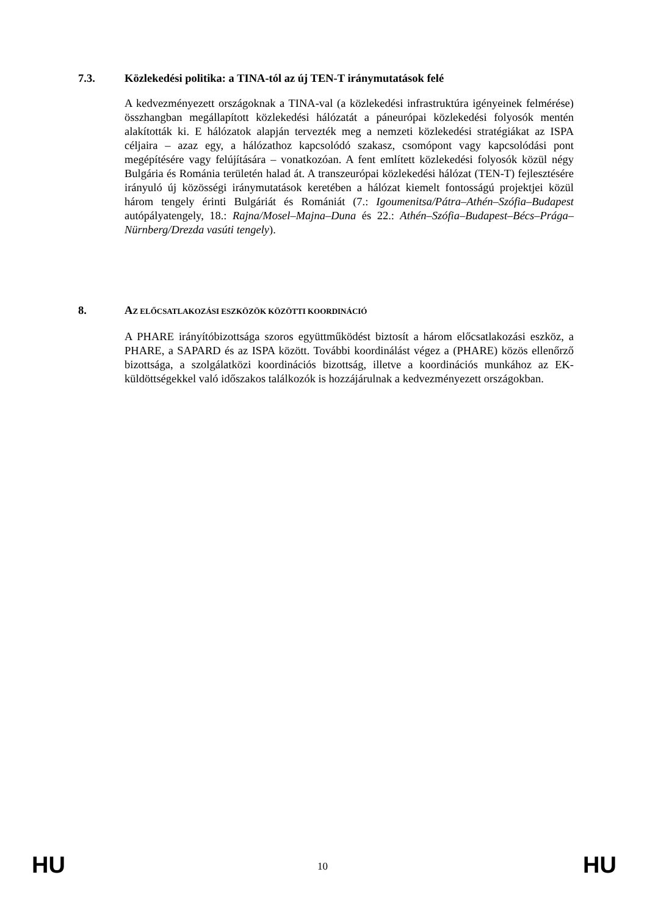7.3. Közlekedési politika: a TINA-tól az új TEN-T iránymutatások felé
A kedvezményezett országoknak a TINA-val (a közlekedési infrastruktúra igényeinek felmérése) összhangban megállapított közlekedési hálózatát a páneurópai közlekedési folyosók mentén alakították ki. E hálózatok alapján tervezték meg a nemzeti közlekedési stratégiákat az ISPA céljaira – azaz egy, a hálózathoz kapcsolódó szakasz, csomópont vagy kapcsolódási pont megépítésére vagy felújítására – vonatkozóan. A fent említett közlekedési folyosók közül négy Bulgária és Románia területén halad át. A transzeurópai közlekedési hálózat (TEN-T) fejlesztésére irányuló új közösségi iránymutatások keretében a hálózat kiemelt fontosságú projektjei közül három tengely érinti Bulgáriát és Romániát (7.: Igoumenitsa/Pátra–Athén–Szófia–Budapest autópályatengely, 18.: Rajna/Mosel–Majna–Duna és 22.: Athén–Szófia–Budapest–Bécs–Prága–Nürnberg/Drezda vasúti tengely).
8. AZ ELŐCSATLAKOZÁSI ESZKÖZÖK KÖZÖTTI KOORDINÁCIÓ
A PHARE irányítóbizottsága szoros együttműködést biztosít a három előcsatlakozási eszköz, a PHARE, a SAPARD és az ISPA között. További koordinálást végez a (PHARE) közös ellenőrző bizottsága, a szolgálatközi koordinációs bizottság, illetve a koordinációs munkához az EK-küldöttségekkel való időszakos találkozók is hozzájárulnak a kedvezményezett országokban.
HU 10 HU